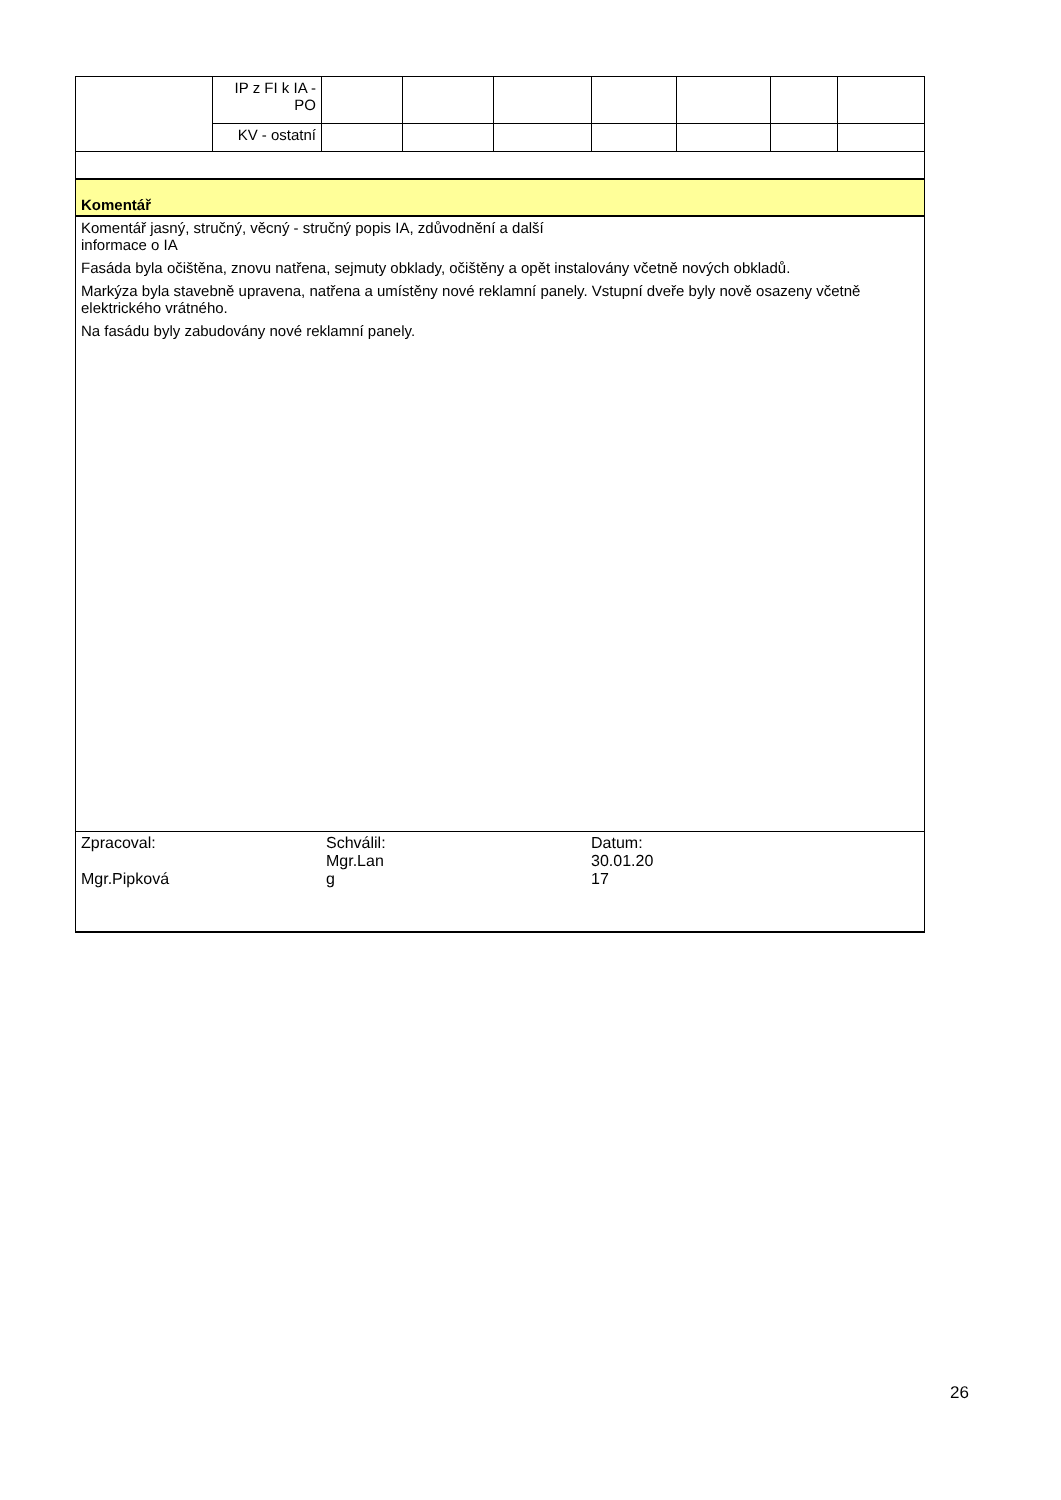| | IP z FI k IA - PO | | | | | | | |
| | KV - ostatní | | | | | | | |
| Komentář | | | | | | | | |
| Komentář jasný, stručný, věcný - stručný popis IA, zdůvodnění a další informace o IA Fasáda byla očištěna, znovu natřena, sejmuty obklady, očištěny a opět instalovány včetně nových obkladů. Markýza byla stavebně upravena, natřena a umístěny nové reklamní panely. Vstupní dveře byly nově osazeny včetně elektrického vrátného. Na fasádu byly zabudovány nové reklamní panely. | | | | | | | | |
| Zpracoval: Mgr.Pipková Schválil: Mgr.Lan g Datum: 30.01.20 17 | | | | | | | | |
26